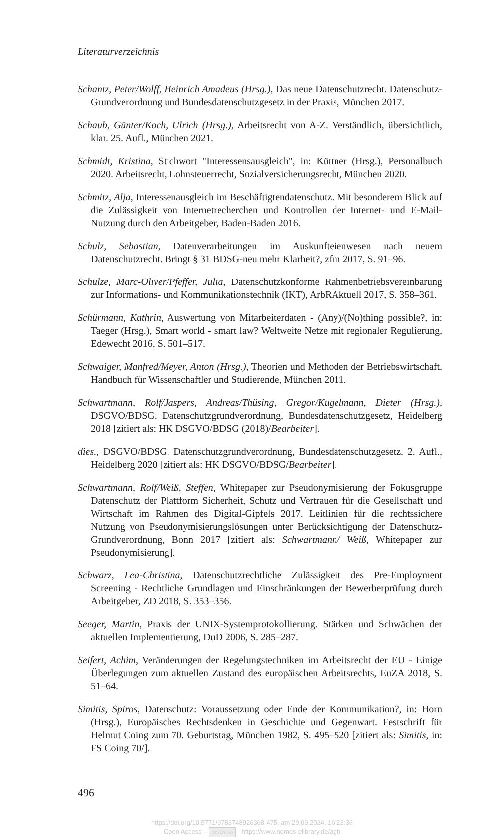Literaturverzeichnis
Schantz, Peter/Wolff, Heinrich Amadeus (Hrsg.), Das neue Datenschutzrecht. Datenschutz-Grundverordnung und Bundesdatenschutzgesetz in der Praxis, München 2017.
Schaub, Günter/Koch, Ulrich (Hrsg.), Arbeitsrecht von A-Z. Verständlich, übersichtlich, klar. 25. Aufl., München 2021.
Schmidt, Kristina, Stichwort "Interessensausgleich", in: Küttner (Hrsg.), Personalbuch 2020. Arbeitsrecht, Lohnsteuerrecht, Sozialversicherungsrecht, München 2020.
Schmitz, Alja, Interessenausgleich im Beschäftigtendatenschutz. Mit besonderem Blick auf die Zulässigkeit von Internetrecherchen und Kontrollen der Internet- und E-Mail-Nutzung durch den Arbeitgeber, Baden-Baden 2016.
Schulz, Sebastian, Datenverarbeitungen im Auskunfteienwesen nach neuem Datenschutzrecht. Bringt § 31 BDSG-neu mehr Klarheit?, zfm 2017, S. 91–96.
Schulze, Marc-Oliver/Pfeffer, Julia, Datenschutzkonforme Rahmenbetriebsvereinbarung zur Informations- und Kommunikationstechnik (IKT), ArbRAktuell 2017, S. 358–361.
Schürmann, Kathrin, Auswertung von Mitarbeiterdaten - (Any)/(No)thing possible?, in: Taeger (Hrsg.), Smart world - smart law? Weltweite Netze mit regionaler Regulierung, Edewecht 2016, S. 501–517.
Schwaiger, Manfred/Meyer, Anton (Hrsg.), Theorien und Methoden der Betriebswirtschaft. Handbuch für Wissenschaftler und Studierende, München 2011.
Schwartmann, Rolf/Jaspers, Andreas/Thüsing, Gregor/Kugelmann, Dieter (Hrsg.), DSGVO/BDSG. Datenschutzgrundverordnung, Bundesdatenschutzgesetz, Heidelberg 2018 [zitiert als: HK DSGVO/BDSG (2018)/Bearbeiter].
dies., DSGVO/BDSG. Datenschutzgrundverordnung, Bundesdatenschutzgesetz. 2. Aufl., Heidelberg 2020 [zitiert als: HK DSGVO/BDSG/Bearbeiter].
Schwartmann, Rolf/Weiß, Steffen, Whitepaper zur Pseudonymisierung der Fokusgruppe Datenschutz der Plattform Sicherheit, Schutz und Vertrauen für die Gesellschaft und Wirtschaft im Rahmen des Digital-Gipfels 2017. Leitlinien für die rechtssichere Nutzung von Pseudonymisierungslösungen unter Berücksichtigung der Datenschutz-Grundverordnung, Bonn 2017 [zitiert als: Schwartmann/ Weiß, Whitepaper zur Pseudonymisierung].
Schwarz, Lea-Christina, Datenschutzrechtliche Zulässigkeit des Pre-Employment Screening - Rechtliche Grundlagen und Einschränkungen der Bewerberprüfung durch Arbeitgeber, ZD 2018, S. 353–356.
Seeger, Martin, Praxis der UNIX-Systemprotokollierung. Stärken und Schwächen der aktuellen Implementierung, DuD 2006, S. 285–287.
Seifert, Achim, Veränderungen der Regelungstechniken im Arbeitsrecht der EU - Einige Überlegungen zum aktuellen Zustand des europäischen Arbeitsrechts, EuZA 2018, S. 51–64.
Simitis, Spiros, Datenschutz: Voraussetzung oder Ende der Kommunikation?, in: Horn (Hrsg.), Europäisches Rechtsdenken in Geschichte und Gegenwart. Festschrift für Helmut Coing zum 70. Geburtstag, München 1982, S. 495–520 [zitiert als: Simitis, in: FS Coing 70/].
496
https://doi.org/10.5771/9783748926368-475, am 29.09.2024, 16:23:36
Open Access – (cc) BY-SA - https://www.nomos-elibrary.de/agb